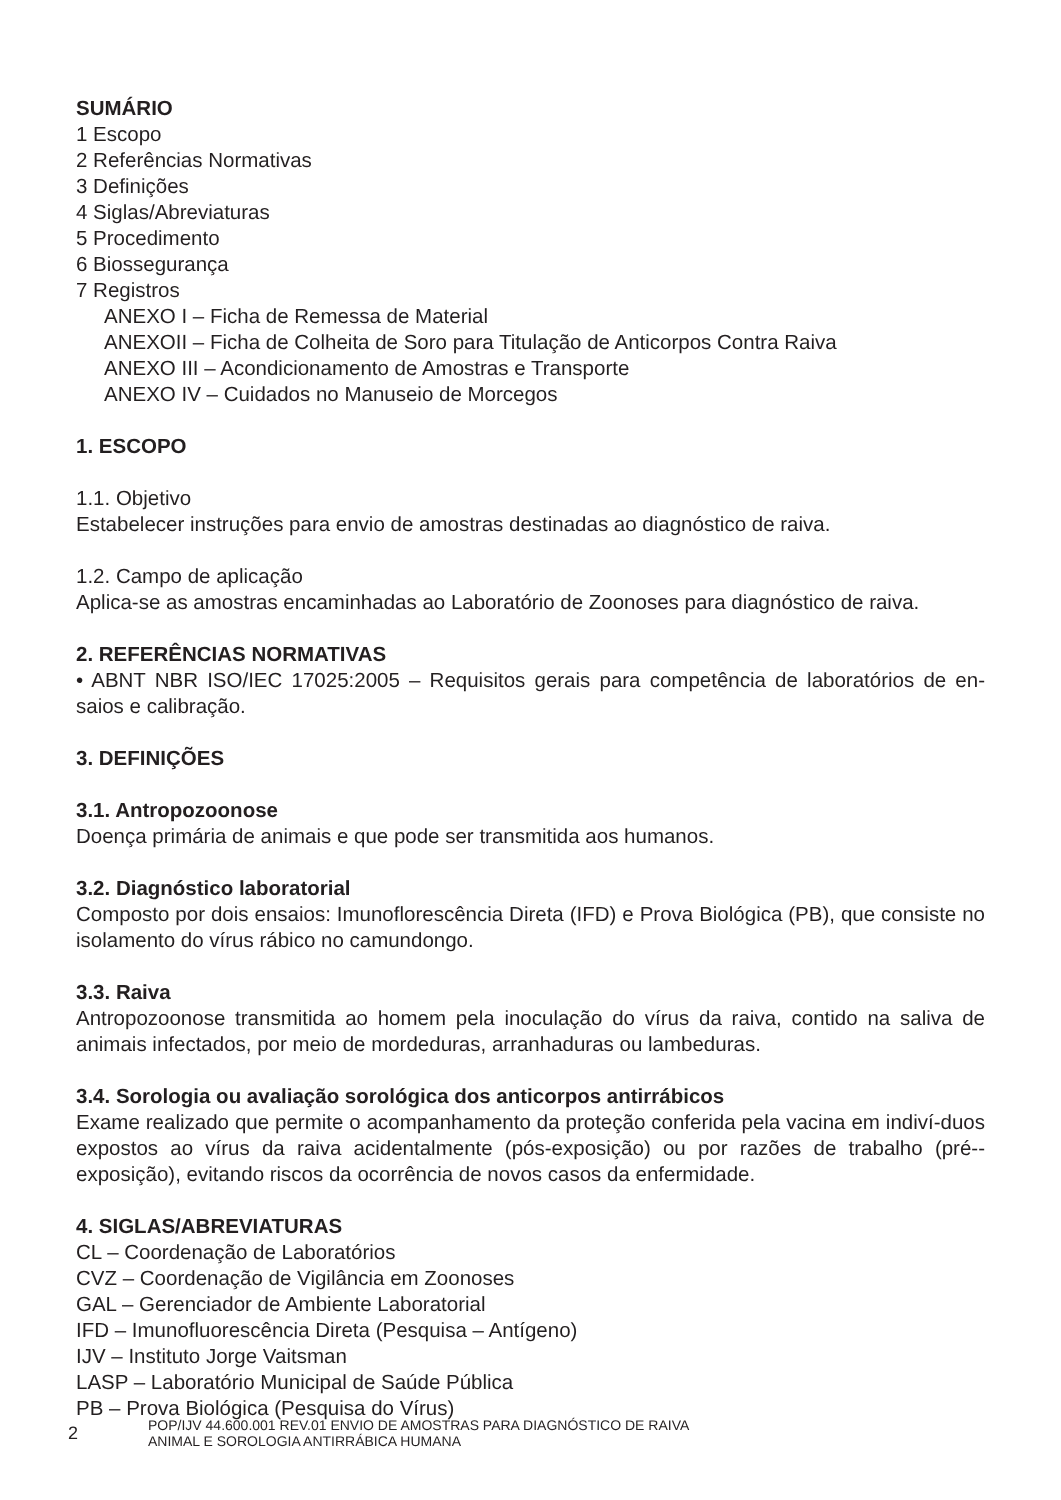SUMÁRIO
1 Escopo
2 Referências Normativas
3 Definições
4 Siglas/Abreviaturas
5 Procedimento
6 Biossegurança
7 Registros
ANEXO I – Ficha de Remessa de Material
ANEXOII – Ficha de Colheita de Soro para Titulação de Anticorpos Contra Raiva
ANEXO III – Acondicionamento de Amostras e Transporte
ANEXO IV – Cuidados no Manuseio de Morcegos
1. ESCOPO
1.1. Objetivo
Estabelecer instruções para envio de amostras destinadas ao diagnóstico de raiva.
1.2. Campo de aplicação
Aplica-se as amostras encaminhadas ao Laboratório de Zoonoses para diagnóstico de raiva.
2. REFERÊNCIAS NORMATIVAS
• ABNT NBR ISO/IEC 17025:2005 – Requisitos gerais para competência de laboratórios de en-saios e calibração.
3. DEFINIÇÕES
3.1. Antropozoonose
Doença primária de animais e que pode ser transmitida aos humanos.
3.2. Diagnóstico laboratorial
Composto por dois ensaios: Imunoflorescência Direta (IFD) e Prova Biológica (PB), que consiste no isolamento do vírus rábico no camundongo.
3.3. Raiva
Antropozoonose transmitida ao homem pela inoculação do vírus da raiva, contido na saliva de animais infectados, por meio de mordeduras, arranhaduras ou lambeduras.
3.4. Sorologia ou avaliação sorológica dos anticorpos antirrábicos
Exame realizado que permite o acompanhamento da proteção conferida pela vacina em indiví-duos expostos ao vírus da raiva acidentalmente (pós-exposição) ou por razões de trabalho (pré--exposição), evitando riscos da ocorrência de novos casos da enfermidade.
4. SIGLAS/ABREVIATURAS
CL – Coordenação de Laboratórios
CVZ – Coordenação de Vigilância em Zoonoses
GAL – Gerenciador de Ambiente Laboratorial
IFD – Imunofluorescência Direta (Pesquisa – Antígeno)
IJV – Instituto Jorge Vaitsman
LASP – Laboratório Municipal de Saúde Pública
PB – Prova Biológica (Pesquisa do Vírus)
2 POP/IJV 44.600.001 REV.01 ENVIO DE AMOSTRAS PARA DIAGNÓSTICO DE RAIVA
ANIMAL E SOROLOGIA ANTIRRÁBICA HUMANA